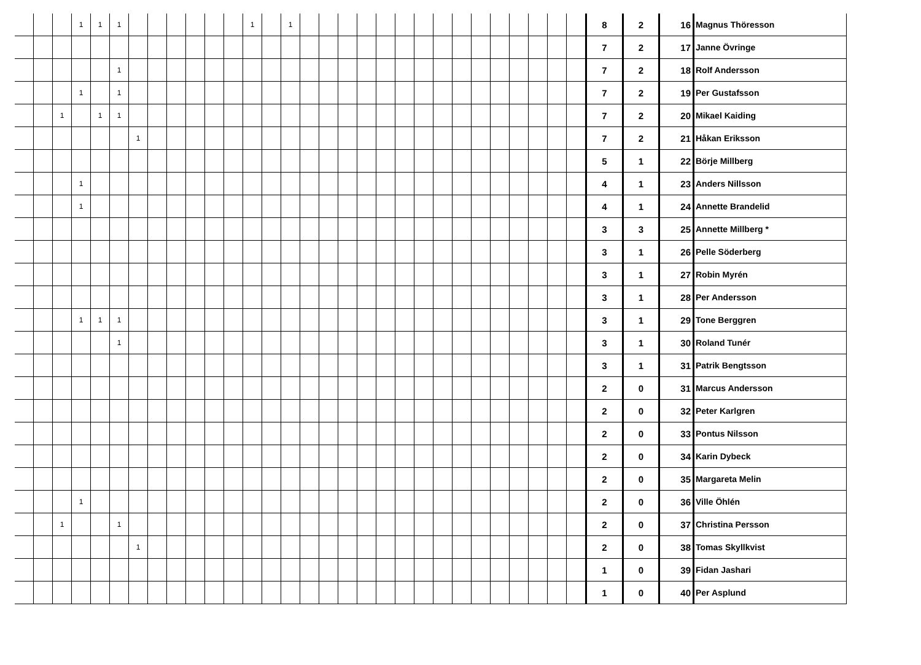| | | | 1 | 1 | 1 | | | | | | | 1 | | 1 | | | | | | | | | | | | | | | | 8 | 2 | 16 | Magnus Thöresson |
| | | | | | | | | | | | | | | | | | | | | | | | | | | | | | | 7 | 2 | 17 | Janne Övringe |
| | | | | | 1 | | | | | | | | | | | | | | | | | | | | | | | | | 7 | 2 | 18 | Rolf Andersson |
| | | | 1 | | 1 | | | | | | | | | | | | | | | | | | | | | | | | | 7 | 2 | 19 | Per Gustafsson |
| | | 1 | | 1 | 1 | | | | | | | | | | | | | | | | | | | | | | | | | 7 | 2 | 20 | Mikael Kaiding |
| | | | | | | 1 | | | | | | | | | | | | | | | | | | | | | | | | 7 | 2 | 21 | Håkan Eriksson |
| | | | | | | | | | | | | | | | | | | | | | | | | | | | | | | 5 | 1 | 22 | Börje Millberg |
| | | | 1 | | | | | | | | | | | | | | | | | | | | | | | | | | | 4 | 1 | 23 | Anders Nillsson |
| | | | 1 | | | | | | | | | | | | | | | | | | | | | | | | | | | 4 | 1 | 24 | Annette Brandelid |
| | | | | | | | | | | | | | | | | | | | | | | | | | | | | | | 3 | 3 | 25 | Annette Millberg * |
| | | | | | | | | | | | | | | | | | | | | | | | | | | | | | | 3 | 1 | 26 | Pelle Söderberg |
| | | | | | | | | | | | | | | | | | | | | | | | | | | | | | | 3 | 1 | 27 | Robin Myrén |
| | | | | | | | | | | | | | | | | | | | | | | | | | | | | | | 3 | 1 | 28 | Per Andersson |
| | | | 1 | 1 | 1 | | | | | | | | | | | | | | | | | | | | | | | | | 3 | 1 | 29 | Tone Berggren |
| | | | | | 1 | | | | | | | | | | | | | | | | | | | | | | | | | 3 | 1 | 30 | Roland Tunér |
| | | | | | | | | | | | | | | | | | | | | | | | | | | | | | | 3 | 1 | 31 | Patrik Bengtsson |
| | | | | | | | | | | | | | | | | | | | | | | | | | | | | | | 2 | 0 | 31 | Marcus Andersson |
| | | | | | | | | | | | | | | | | | | | | | | | | | | | | | | 2 | 0 | 32 | Peter Karlgren |
| | | | | | | | | | | | | | | | | | | | | | | | | | | | | | | 2 | 0 | 33 | Pontus Nilsson |
| | | | | | | | | | | | | | | | | | | | | | | | | | | | | | | 2 | 0 | 34 | Karin Dybeck |
| | | | | | | | | | | | | | | | | | | | | | | | | | | | | | | 2 | 0 | 35 | Margareta Melin |
| | | | 1 | | | | | | | | | | | | | | | | | | | | | | | | | | | 2 | 0 | 36 | Ville Öhlén |
| | | 1 | | | 1 | | | | | | | | | | | | | | | | | | | | | | | | | 2 | 0 | 37 | Christina Persson |
| | | | | | | 1 | | | | | | | | | | | | | | | | | | | | | | | | 2 | 0 | 38 | Tomas Skyllkvist |
| | | | | | | | | | | | | | | | | | | | | | | | | | | | | | | 1 | 0 | 39 | Fidan Jashari |
| | | | | | | | | | | | | | | | | | | | | | | | | | | | | | | 1 | 0 | 40 | Per Asplund |